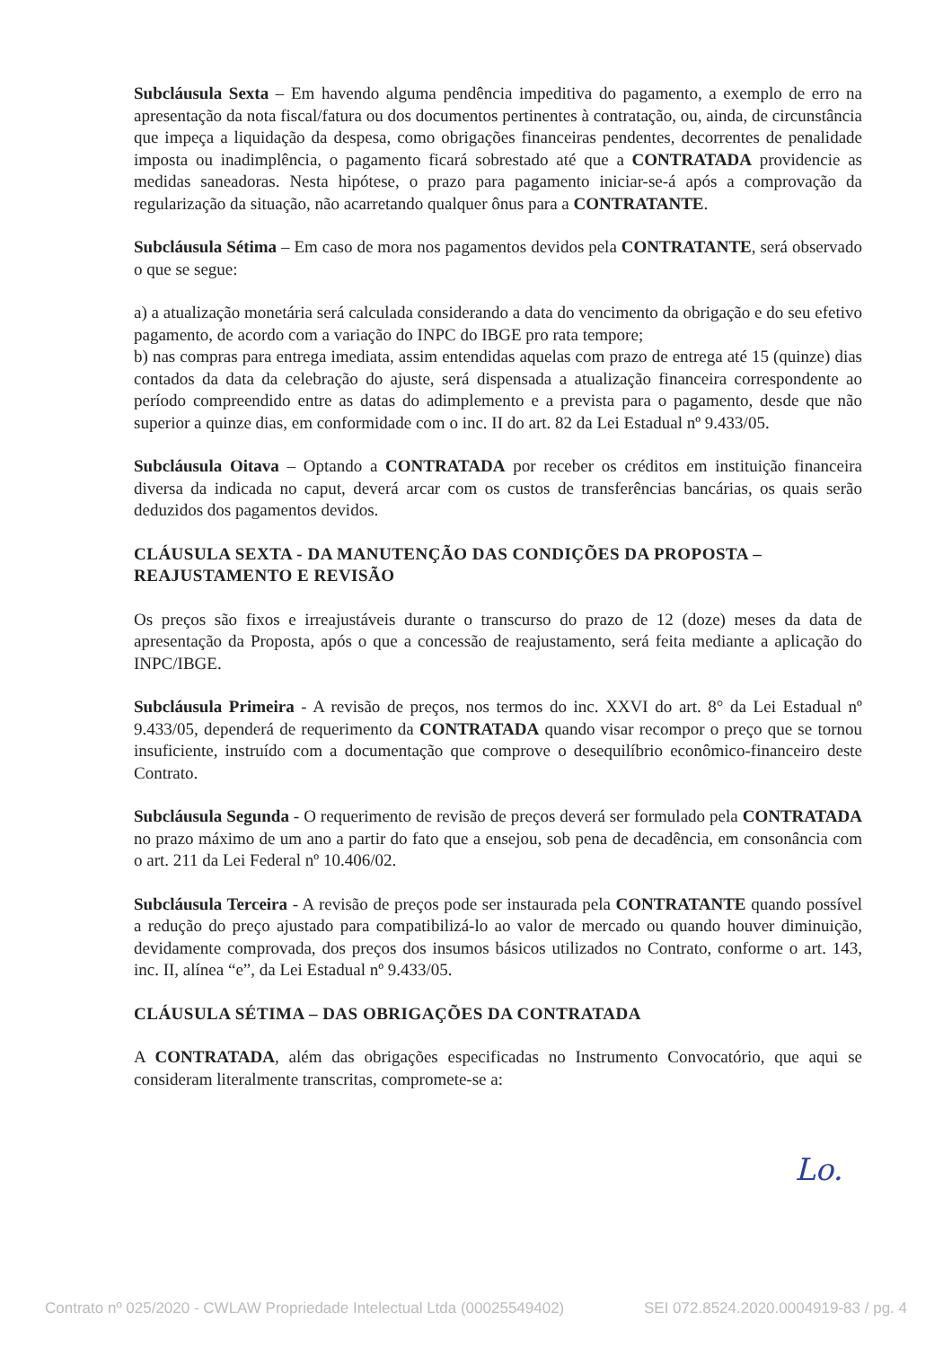Subcláusula Sexta – Em havendo alguma pendência impeditiva do pagamento, a exemplo de erro na apresentação da nota fiscal/fatura ou dos documentos pertinentes à contratação, ou, ainda, de circunstância que impeça a liquidação da despesa, como obrigações financeiras pendentes, decorrentes de penalidade imposta ou inadimplência, o pagamento ficará sobrestado até que a CONTRATADA providencie as medidas saneadoras. Nesta hipótese, o prazo para pagamento iniciar-se-á após a comprovação da regularização da situação, não acarretando qualquer ônus para a CONTRATANTE.
Subcláusula Sétima – Em caso de mora nos pagamentos devidos pela CONTRATANTE, será observado o que se segue:
a) a atualização monetária será calculada considerando a data do vencimento da obrigação e do seu efetivo pagamento, de acordo com a variação do INPC do IBGE pro rata tempore;
b) nas compras para entrega imediata, assim entendidas aquelas com prazo de entrega até 15 (quinze) dias contados da data da celebração do ajuste, será dispensada a atualização financeira correspondente ao período compreendido entre as datas do adimplemento e a prevista para o pagamento, desde que não superior a quinze dias, em conformidade com o inc. II do art. 82 da Lei Estadual nº 9.433/05.
Subcláusula Oitava – Optando a CONTRATADA por receber os créditos em instituição financeira diversa da indicada no caput, deverá arcar com os custos de transferências bancárias, os quais serão deduzidos dos pagamentos devidos.
CLÁUSULA SEXTA - DA MANUTENÇÃO DAS CONDIÇÕES DA PROPOSTA – REAJUSTAMENTO E REVISÃO
Os preços são fixos e irreajustáveis durante o transcurso do prazo de 12 (doze) meses da data de apresentação da Proposta, após o que a concessão de reajustamento, será feita mediante a aplicação do INPC/IBGE.
Subcláusula Primeira - A revisão de preços, nos termos do inc. XXVI do art. 8° da Lei Estadual nº 9.433/05, dependerá de requerimento da CONTRATADA quando visar recompor o preço que se tornou insuficiente, instruído com a documentação que comprove o desequilíbrio econômico-financeiro deste Contrato.
Subcláusula Segunda - O requerimento de revisão de preços deverá ser formulado pela CONTRATADA no prazo máximo de um ano a partir do fato que a ensejou, sob pena de decadência, em consonância com o art. 211 da Lei Federal nº 10.406/02.
Subcláusula Terceira - A revisão de preços pode ser instaurada pela CONTRATANTE quando possível a redução do preço ajustado para compatibilizá-lo ao valor de mercado ou quando houver diminuição, devidamente comprovada, dos preços dos insumos básicos utilizados no Contrato, conforme o art. 143, inc. II, alínea “e”, da Lei Estadual nº 9.433/05.
CLÁUSULA SÉTIMA – DAS OBRIGAÇÕES DA CONTRATADA
A CONTRATADA, além das obrigações especificadas no Instrumento Convocatório, que aqui se consideram literalmente transcritas, compromete-se a:
Lo.
Contrato nº 025/2020 - CWLAW Propriedade Intelectual Ltda (00025549402) SEI 072.8524.2020.0004919-83 / pg. 4